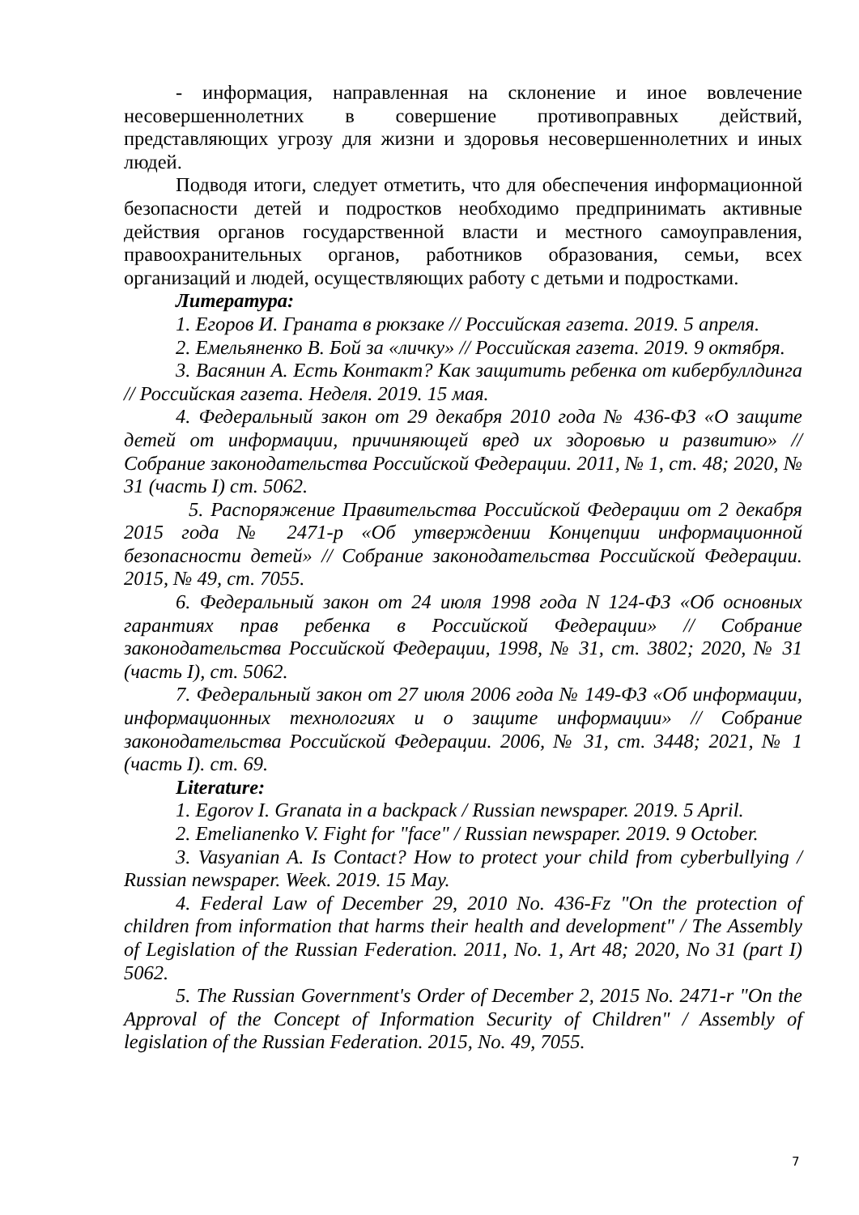- информация, направленная на склонение и иное вовлечение несовершеннолетних в совершение противоправных действий, представляющих угрозу для жизни и здоровья несовершеннолетних и иных людей.
Подводя итоги, следует отметить, что для обеспечения информационной безопасности детей и подростков необходимо предпринимать активные действия органов государственной власти и местного самоуправления, правоохранительных органов, работников образования, семьи, всех организаций и людей, осуществляющих работу с детьми и подростками.
Литература:
1. Егоров И. Граната в рюкзаке // Российская газета. 2019. 5 апреля.
2. Емельяненко В. Бой за «личку» // Российская газета. 2019. 9 октября.
3. Васянин А. Есть Контакт? Как защитить ребенка от кибербуллдинга // Российская газета. Неделя. 2019. 15 мая.
4. Федеральный закон от 29 декабря 2010 года № 436-ФЗ «О защите детей от информации, причиняющей вред их здоровью и развитию» // Собрание законодательства Российской Федерации. 2011, № 1, ст. 48; 2020, № 31 (часть I) ст. 5062.
5. Распоряжение Правительства Российской Федерации от 2 декабря 2015 года № 2471-р «Об утверждении Концепции информационной безопасности детей» // Собрание законодательства Российской Федерации. 2015, № 49, ст. 7055.
6. Федеральный закон от 24 июля 1998 года N 124-ФЗ «Об основных гарантиях прав ребенка в Российской Федерации» // Собрание законодательства Российской Федерации, 1998, № 31, ст. 3802; 2020, № 31 (часть I), ст. 5062.
7. Федеральный закон от 27 июля 2006 года № 149-ФЗ «Об информации, информационных технологиях и о защите информации» // Собрание законодательства Российской Федерации. 2006, № 31, ст. 3448; 2021, № 1 (часть I). ст. 69.
Literature:
1. Egorov I. Granata in a backpack / Russian newspaper. 2019. 5 April.
2. Emelianenko V. Fight for "face" / Russian newspaper. 2019. 9 October.
3. Vasyanian A. Is Contact? How to protect your child from cyberbullying / Russian newspaper. Week. 2019. 15 May.
4. Federal Law of December 29, 2010 No. 436-Fz "On the protection of children from information that harms their health and development" / The Assembly of Legislation of the Russian Federation. 2011, No. 1, Art 48; 2020, No 31 (part I) 5062.
5. The Russian Government's Order of December 2, 2015 No. 2471-r "On the Approval of the Concept of Information Security of Children" / Assembly of legislation of the Russian Federation. 2015, No. 49, 7055.
7